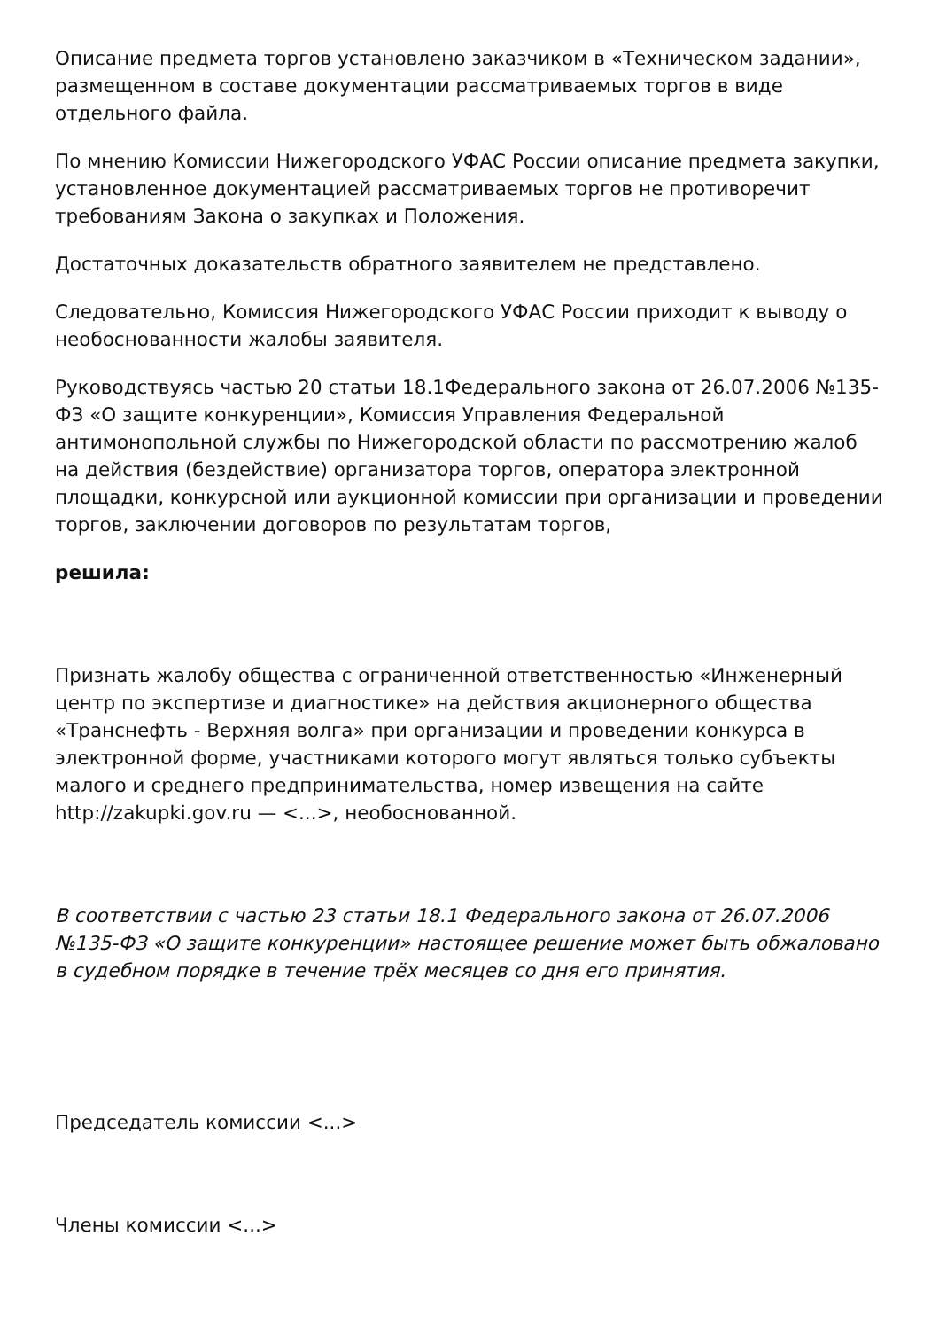Описание предмета торгов установлено заказчиком в «Техническом задании», размещенном в составе документации рассматриваемых торгов в виде отдельного файла.
По мнению Комиссии Нижегородского УФАС России описание предмета закупки, установленное документацией рассматриваемых торгов не противоречит требованиям Закона о закупках и Положения.
Достаточных доказательств обратного заявителем не представлено.
Следовательно, Комиссия Нижегородского УФАС России приходит к выводу о необоснованности жалобы заявителя.
Руководствуясь частью 20 статьи 18.1Федерального закона от 26.07.2006 №135-ФЗ «О защите конкуренции», Комиссия Управления Федеральной антимонопольной службы по Нижегородской области по рассмотрению жалоб на действия (бездействие) организатора торгов, оператора электронной площадки, конкурсной или аукционной комиссии при организации и проведении торгов, заключении договоров по результатам торгов,
решила:
Признать жалобу общества с ограниченной ответственностью «Инженерный центр по экспертизе и диагностике» на действия акционерного общества «Транснефть - Верхняя волга» при организации и проведении конкурса в электронной форме, участниками которого могут являться только субъекты малого и среднего предпринимательства, номер извещения на сайте http://zakupki.gov.ru — <...>, необоснованной.
В соответствии с частью 23 статьи 18.1 Федерального закона от 26.07.2006 №135-ФЗ «О защите конкуренции» настоящее решение может быть обжаловано в судебном порядке в течение трёх месяцев со дня его принятия.
Председатель комиссии <...>
Члены комиссии <...>